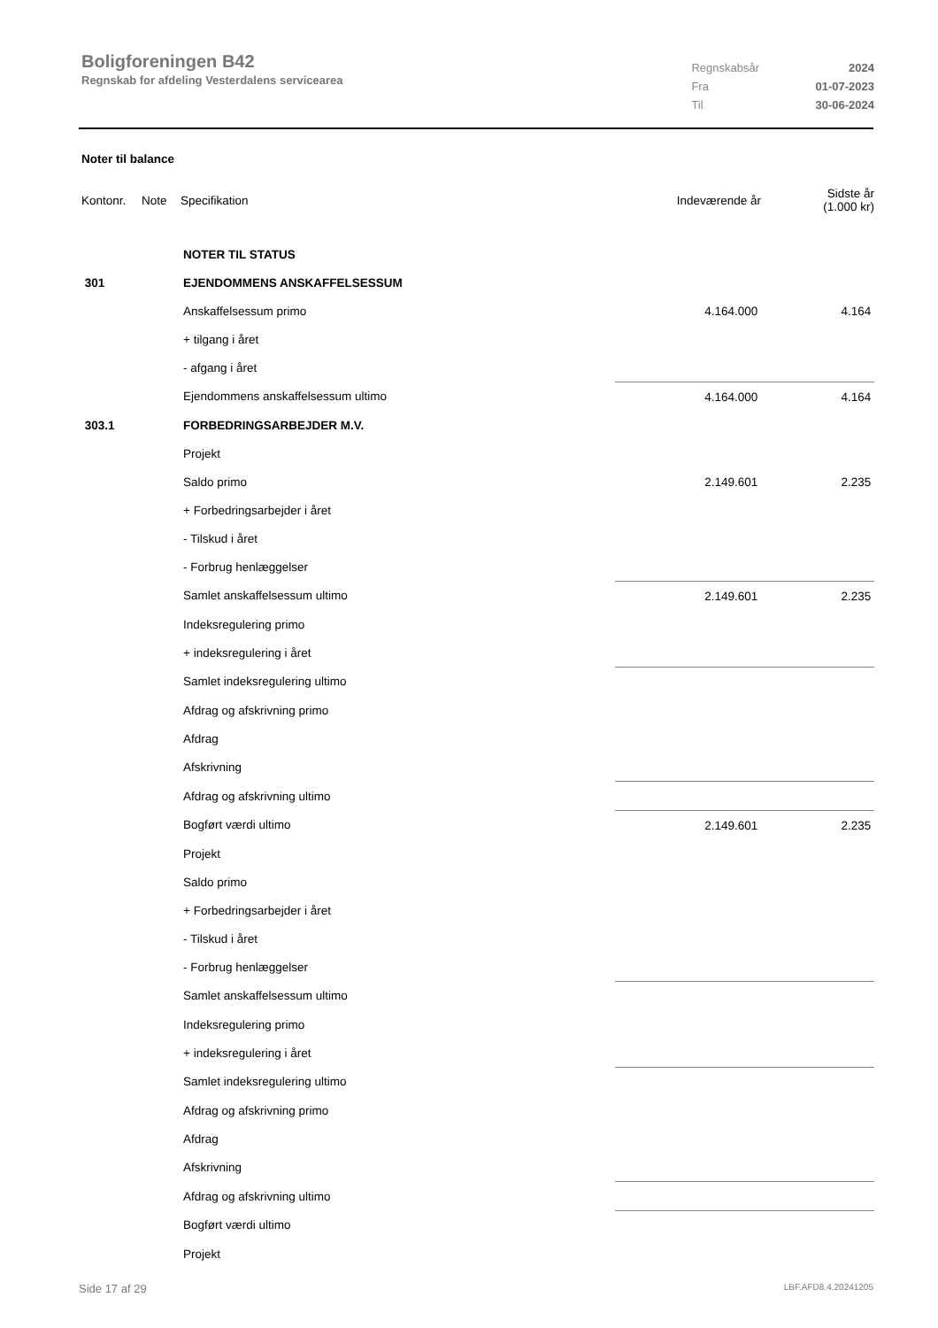Boligforeningen B42
Regnskab for afdeling Vesterdalens servicearea
| Regnskabsår | 2024 |
| Fra | 01-07-2023 |
| Til | 30-06-2024 |
Noter til balance
| Kontonr. | Note | Specifikation | Indeværende år | Sidste år (1.000 kr) |
| | NOTER TIL STATUS | | |
| 301 | EJENDOMMENS ANSKAFFELSESSUM | | |
| | Anskaffelsessum primo | 4.164.000 | 4.164 |
| | + tilgang i året | | |
| | - afgang i året | | |
| | Ejendommens anskaffelsessum ultimo | 4.164.000 | 4.164 |
| 303.1 | FORBEDRINGSARBEJDER M.V. | | |
| | Projekt | | |
| | Saldo primo | 2.149.601 | 2.235 |
| | + Forbedringsarbejder i året | | |
| | - Tilskud i året | | |
| | - Forbrug henlæggelser | | |
| | Samlet anskaffelsessum ultimo | 2.149.601 | 2.235 |
| | Indeksregulering primo | | |
| | + indeksregulering i året | | |
| | Samlet indeksregulering ultimo | | |
| | Afdrag og afskrivning primo | | |
| | Afdrag | | |
| | Afskrivning | | |
| | Afdrag og afskrivning ultimo | | |
| | Bogført værdi ultimo | 2.149.601 | 2.235 |
| | Projekt | | |
| | Saldo primo | | |
| | + Forbedringsarbejder i året | | |
| | - Tilskud i året | | |
| | - Forbrug henlæggelser | | |
| | Samlet anskaffelsessum ultimo | | |
| | Indeksregulering primo | | |
| | + indeksregulering i året | | |
| | Samlet indeksregulering ultimo | | |
| | Afdrag og afskrivning primo | | |
| | Afdrag | | |
| | Afskrivning | | |
| | Afdrag og afskrivning ultimo | | |
| | Bogført værdi ultimo | | |
| | Projekt | | |
Side 17 af 29 LBF.AFD8.4.20241205